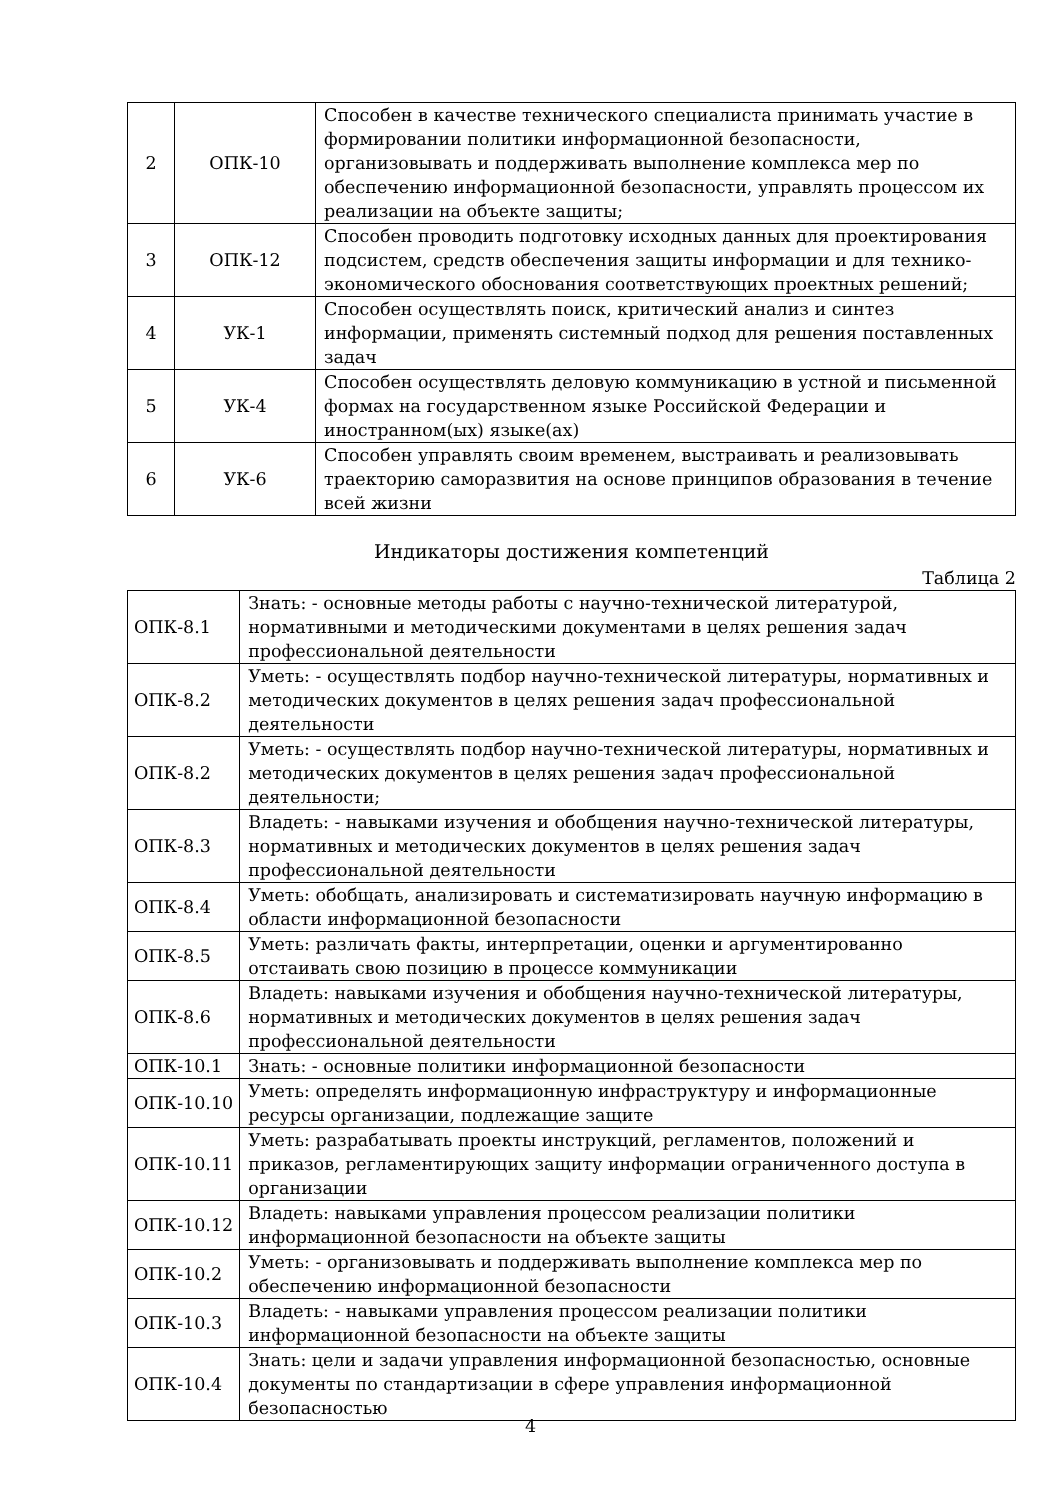| 2 | ОПК-10 | Способен в качестве технического специалиста принимать участие в формировании политики информационной безопасности, организовывать и поддерживать выполнение комплекса мер по обеспечению информационной безопасности, управлять процессом их реализации на объекте защиты; |
| 3 | ОПК-12 | Способен проводить подготовку исходных данных для проектирования подсистем, средств обеспечения защиты информации и для технико-экономического обоснования соответствующих проектных решений; |
| 4 | УК-1 | Способен осуществлять поиск, критический анализ и синтез информации, применять системный подход для решения поставленных задач |
| 5 | УК-4 | Способен осуществлять деловую коммуникацию в устной и письменной формах на государственном языке Российской Федерации и иностранном(ых) языке(ах) |
| 6 | УК-6 | Способен управлять своим временем, выстраивать и реализовывать траекторию саморазвития на основе принципов образования в течение всей жизни |
Индикаторы достижения компетенций
Таблица 2
| ОПК-8.1 | Знать: - основные методы работы с научно-технической литературой, нормативными и методическими документами в целях решения задач профессиональной деятельности |
| ОПК-8.2 | Уметь: - осуществлять подбор научно-технической литературы, нормативных и методических документов в целях решения задач профессиональной деятельности |
| ОПК-8.2 | Уметь: - осуществлять подбор научно-технической литературы, нормативных и методических документов в целях решения задач профессиональной деятельности; |
| ОПК-8.3 | Владеть: - навыками изучения и обобщения научно-технической литературы, нормативных и методических документов в целях решения задач профессиональной деятельности |
| ОПК-8.4 | Уметь: обобщать, анализировать и систематизировать научную информацию в области информационной безопасности |
| ОПК-8.5 | Уметь: различать факты, интерпретации, оценки и аргументированно отстаивать свою позицию в процессе коммуникации |
| ОПК-8.6 | Владеть: навыками изучения и обобщения научно-технической литературы, нормативных и методических документов в целях решения задач профессиональной деятельности |
| ОПК-10.1 | Знать: - основные политики информационной безопасности |
| ОПК-10.10 | Уметь: определять информационную инфраструктуру и информационные ресурсы организации, подлежащие защите |
| ОПК-10.11 | Уметь: разрабатывать проекты инструкций, регламентов, положений и приказов, регламентирующих защиту информации ограниченного доступа в организации |
| ОПК-10.12 | Владеть: навыками управления процессом реализации политики информационной безопасности на объекте защиты |
| ОПК-10.2 | Уметь: - организовывать и поддерживать выполнение комплекса мер по обеспечению информационной безопасности |
| ОПК-10.3 | Владеть: - навыками управления процессом реализации политики информационной безопасности на объекте защиты |
| ОПК-10.4 | Знать: цели и задачи управления информационной безопасностью, основные документы по стандартизации в сфере управления информационной безопасностью |
4